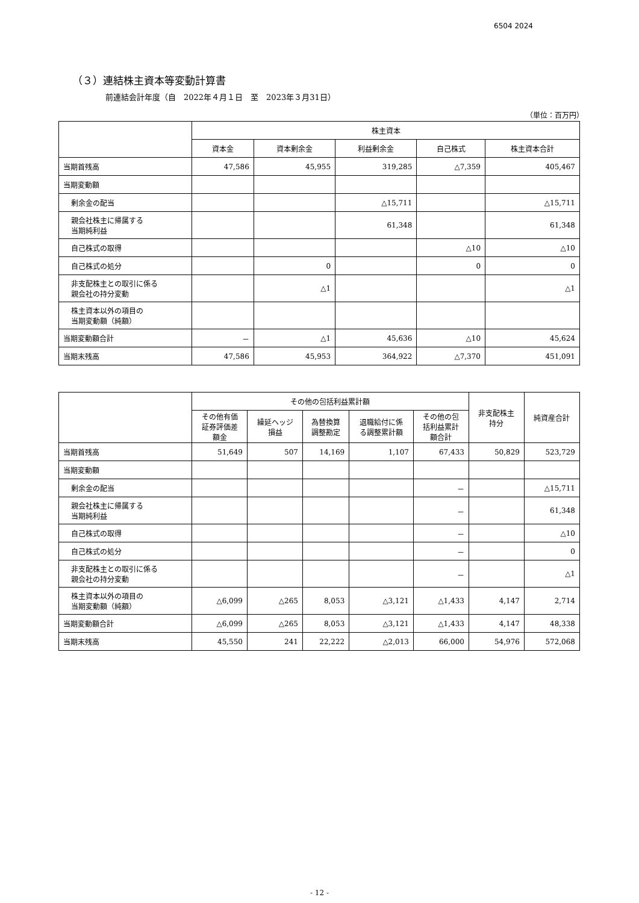6504 2024
（３）連結株主資本等変動計算書
前連結会計年度（自　2022年４月１日　至　2023年３月31日）
（単位：百万円）
| | 株主資本 | | | | |
| --- | --- | --- | --- | --- | --- |
| | 資本金 | 資本剰余金 | 利益剰余金 | 自己株式 | 株主資本合計 |
| 当期首残高 | 47,586 | 45,955 | 319,285 | △7,359 | 405,467 |
| 当期変動額 | | | | | |
| 剰余金の配当 | | | △15,711 | | △15,711 |
| 親会社株主に帰属する 当期純利益 | | | 61,348 | | 61,348 |
| 自己株式の取得 | | | | △10 | △10 |
| 自己株式の処分 | | 0 | | 0 | 0 |
| 非支配株主との取引に係る 親会社の持分変動 | | △1 | | | △1 |
| 株主資本以外の項目の 当期変動額（純額） | | | | | |
| 当期変動額合計 | － | △1 | 45,636 | △10 | 45,624 |
| 当期末残高 | 47,586 | 45,953 | 364,922 | △7,370 | 451,091 |
| | その他の包括利益累計額 | | | | | 非支配株主 持分 | 純資産合計 |
| --- | --- | --- | --- | --- | --- | --- | --- |
| | その他有価 証券評価差 額金 | 繰延ヘッジ 損益 | 為替換算 調整勘定 | 退職給付に係 る調整累計額 | その他の包 括利益累計 額合計 | | |
| 当期首残高 | 51,649 | 507 | 14,169 | 1,107 | 67,433 | 50,829 | 523,729 |
| 当期変動額 | | | | | | | |
| 剰余金の配当 | | | | | － | | △15,711 |
| 親会社株主に帰属する 当期純利益 | | | | | － | | 61,348 |
| 自己株式の取得 | | | | | － | | △10 |
| 自己株式の処分 | | | | | － | | 0 |
| 非支配株主との取引に係る 親会社の持分変動 | | | | | － | | △1 |
| 株主資本以外の項目の 当期変動額（純額） | △6,099 | △265 | 8,053 | △3,121 | △1,433 | 4,147 | 2,714 |
| 当期変動額合計 | △6,099 | △265 | 8,053 | △3,121 | △1,433 | 4,147 | 48,338 |
| 当期末残高 | 45,550 | 241 | 22,222 | △2,013 | 66,000 | 54,976 | 572,068 |
- 12 -